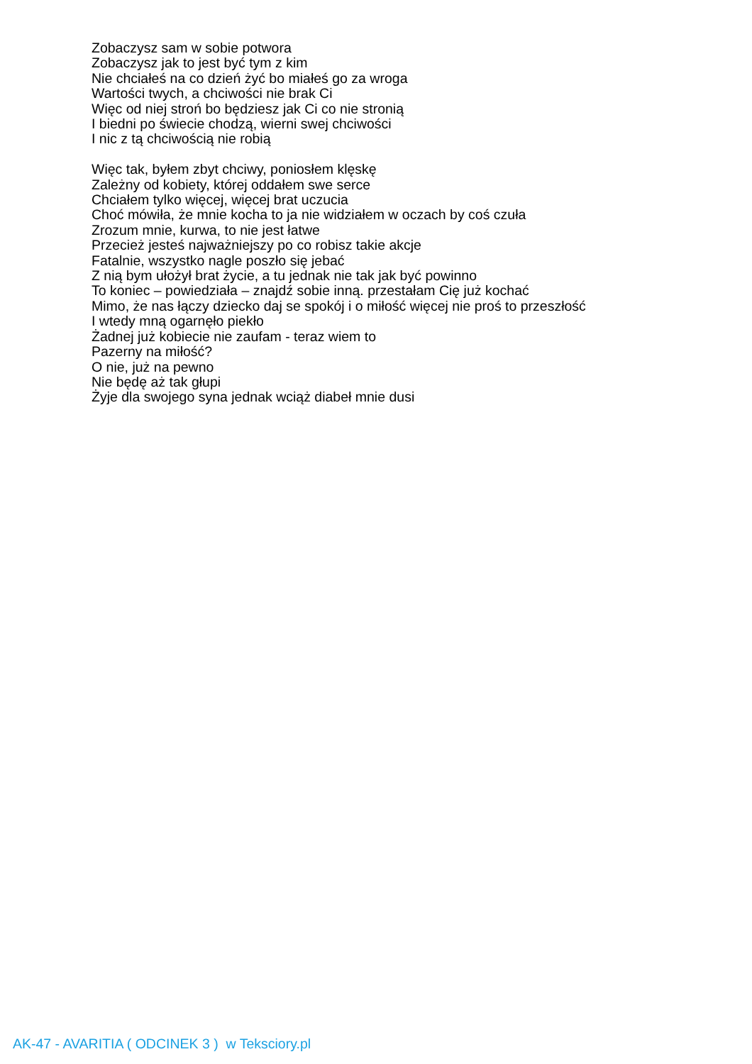Zobaczysz sam w sobie potwora
Zobaczysz jak to jest być tym z kim
Nie chciałeś na co dzień żyć bo miałeś go za wroga
Wartości twych, a chciwości nie brak Ci
Więc od niej stroń bo będziesz jak Ci co nie stronią
I biedni po świecie chodzą, wierni swej chciwości
I nic z tą chciwością nie robią
Więc tak, byłem zbyt chciwy, poniosłem klęskę
Zależny od kobiety, której oddałem swe serce
Chciałem tylko więcej, więcej brat uczucia
Choć mówiła, że mnie kocha to ja nie widziałem w oczach by coś czuła
Zrozum mnie, kurwa, to nie jest łatwe
Przecież jesteś najważniejszy po co robisz takie akcje
Fatalnie, wszystko nagle poszło się jebać
Z nią bym ułożył brat życie, a tu jednak nie tak jak być powinno
To koniec – powiedziała – znajdź sobie inną. przestałam Cię już kochać
Mimo, że nas łączy dziecko daj se spokój i o miłość więcej nie proś to przeszłość
I wtedy mną ogarnęło piekło
Żadnej już kobiecie nie zaufam - teraz wiem to
Pazerny na miłość?
O nie, już na pewno
Nie będę aż tak głupi
Żyje dla swojego syna jednak wciąż diabeł mnie dusi
AK-47 - AVARITIA ( ODCINEK 3 ) w Teksciory.pl